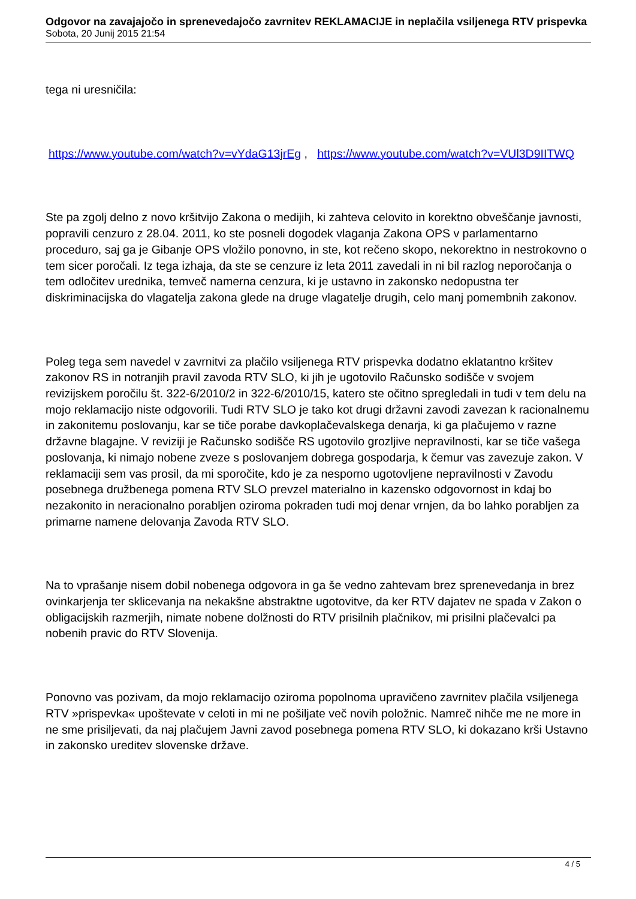Odgovor na zavajajočo in sprenevedajočo zavrnitev REKLAMACIJE in neplačila vsiljenega RTV prispevka
Sobota, 20 Junij 2015 21:54
tega ni uresničila:
https://www.youtube.com/watch?v=vYdaG13jrEg , https://www.youtube.com/watch?v=VUl3D9IITWQ
Ste pa zgolj delno z novo kršitvijo Zakona o medijih, ki zahteva celovito in korektno obveščanje javnosti, popravili cenzuro z 28.04. 2011, ko ste posneli dogodek vlaganja Zakona OPS v parlamentarno proceduro, saj ga je Gibanje OPS vložilo ponovno, in ste, kot rečeno skopo, nekorektno in nestrokovno o tem sicer poročali. Iz tega izhaja, da ste se cenzure iz leta 2011 zavedali in ni bil razlog neporočanja o tem odločitev urednika, temveč namerna cenzura, ki je ustavno in zakonsko nedopustna ter diskriminacijska do vlagatelja zakona glede na druge vlagatelje drugih, celo manj pomembnih zakonov.
Poleg tega sem navedel v zavrnitvi za plačilo vsiljenega RTV prispevka dodatno eklatantno kršitev zakonov RS in notranjih pravil zavoda RTV SLO, ki jih je ugotovilo Računsko sodišče v svojem revizijskem poročilu št. 322-6/2010/2 in 322-6/2010/15, katero ste očitno spregledali in tudi v tem delu na mojo reklamacijo niste odgovorili. Tudi RTV SLO je tako kot drugi državni zavodi zavezan k racionalnemu in zakonitemu poslovanju, kar se tiče porabe davkoplačevalskega denarja, ki ga plačujemo v razne državne blagajne. V reviziji je Računsko sodišče RS ugotovilo grozljive nepravilnosti, kar se tiče vašega poslovanja, ki nimajo nobene zveze s poslovanjem dobrega gospodarja, k čemur vas zavezuje zakon. V reklamaciji sem vas prosil, da mi sporočite, kdo je za nesporno ugotovljene nepravilnosti v Zavodu posebnega družbenega pomena RTV SLO prevzel materialno in kazensko odgovornost in kdaj bo nezakonito in neracionalno porabljen oziroma pokraden tudi moj denar vrnjen, da bo lahko porabljen za primarne namene delovanja Zavoda RTV SLO.
Na to vprašanje nisem dobil nobenega odgovora in ga še vedno zahtevam brez sprenevedanja in brez ovinkarjenja ter sklicevanja na nekakšne abstraktne ugotovitve, da ker RTV dajatev ne spada v Zakon o obligacijskih razmerjih, nimate nobene dolžnosti do RTV prisilnih plačnikov, mi prisilni plačevalci pa nobenih pravic do RTV Slovenija.
Ponovno vas pozivam, da mojo reklamacijo oziroma popolnoma upravičeno zavrnitev plačila vsiljenega RTV »prispevka« upoštevate v celoti in mi ne pošiljate več novih položnic. Namreč nihče me ne more in ne sme prisiljevati, da naj plačujem Javni zavod posebnega pomena RTV SLO, ki dokazano krši Ustavno in zakonsko ureditev slovenske države.
4 / 5